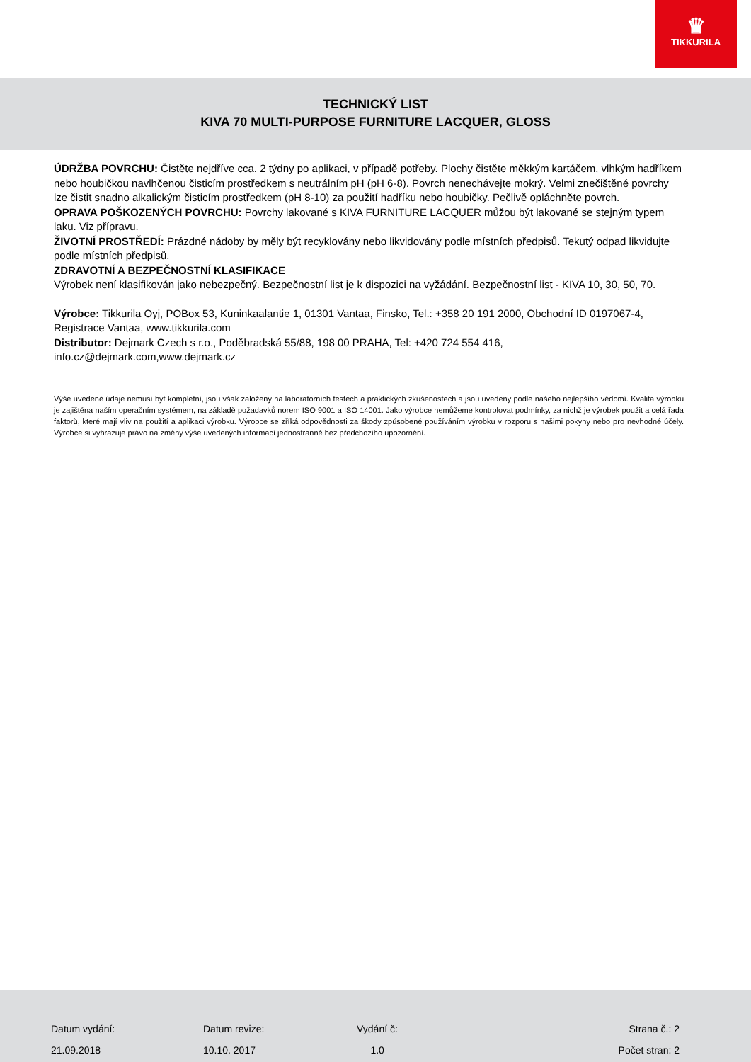♛
TIKKURILA
TECHNICKÝ LIST
KIVA 70 MULTI-PURPOSE FURNITURE LACQUER, GLOSS
ÚDRŽBA POVRCHU: Čistěte nejdříve cca. 2 týdny po aplikaci, v případě potřeby. Plochy čistěte měkkým kartáčem, vlhkým hadříkem nebo houbičkou navlhčenou čisticím prostředkem s neutrálním pH (pH 6-8). Povrch nenechávejte mokrý. Velmi znečištěné povrchy lze čistit snadno alkalickým čisticím prostředkem (pH 8-10) za použití hadříku nebo houbičky. Pečlivě opláchněte povrch.
OPRAVA POŠKOZENÝCH POVRCHU: Povrchy lakované s KIVA FURNITURE LACQUER můžou být lakované se stejným typem laku. Viz přípravu.
ŽIVOTNÍ PROSTŘEDÍ: Prázdné nádoby by měly být recyklovány nebo likvidovány podle místních předpisů. Tekutý odpad likvidujte podle místních předpisů.
ZDRAVOTNÍ A BEZPEČNOSTNÍ KLASIFIKACE
Výrobek není klasifikován jako nebezpečný. Bezpečnostní list je k dispozici na vyžádání. Bezpečnostní list - KIVA 10, 30, 50, 70.
Výrobce: Tikkurila Oyj, POBox 53, Kuninkaalantie 1, 01301 Vantaa, Finsko, Tel.: +358 20 191 2000, Obchodní ID 0197067-4, Registrace Vantaa, www.tikkurila.com
Distributor: Dejmark Czech s r.o., Poděbradská 55/88, 198 00 PRAHA, Tel: +420 724 554 416, info.cz@dejmark.com,www.dejmark.cz
Výše uvedené údaje nemusí být kompletní, jsou však založeny na laboratorních testech a praktických zkušenostech a jsou uvedeny podle našeho nejlepšího vědomí. Kvalita výrobku je zajištěna naším operačním systémem, na základě požadavků norem ISO 9001 a ISO 14001. Jako výrobce nemůžeme kontrolovat podmínky, za nichž je výrobek použit a celá řada faktorů, které mají vliv na použití a aplikaci výrobku. Výrobce se zříká odpovědnosti za škody způsobené používáním výrobku v rozporu s našimi pokyny nebo pro nevhodné účely. Výrobce si vyhrazuje právo na změny výše uvedených informací jednostranně bez předchozího upozornění.
| Datum vydání: | Datum revize: | Vydání č: | Strana č.: 2 |
| 21.09.2018 | 10.10. 2017 | 1.0 | Počet stran: 2 |